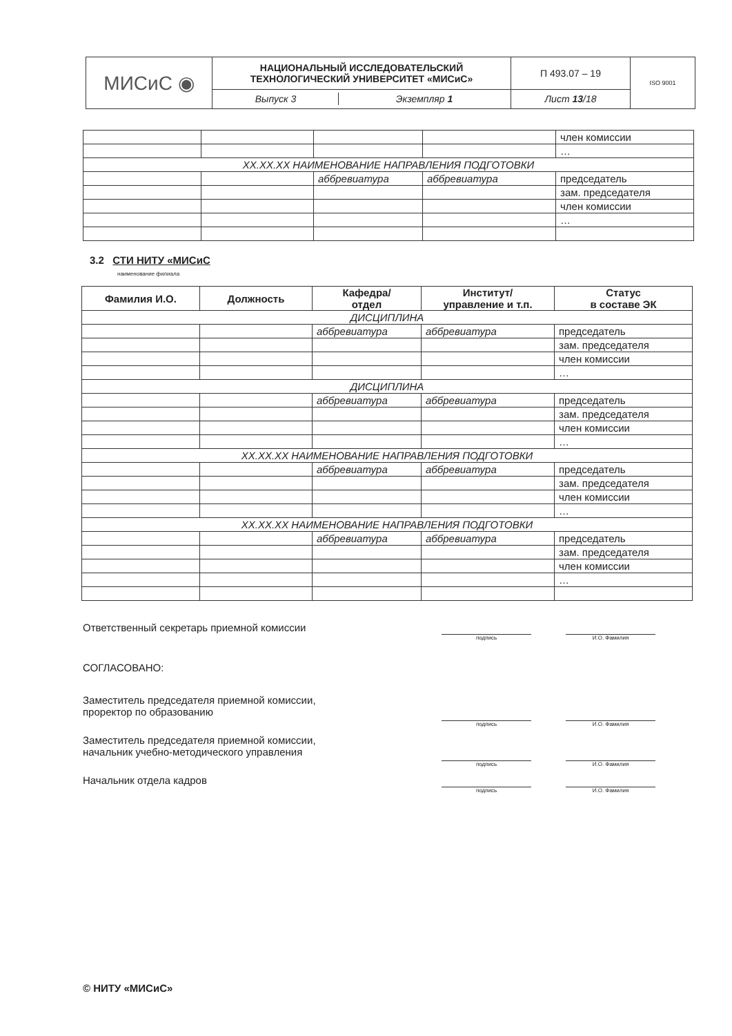| МИСиС ◉ | НАЦИОНАЛЬНЫЙ ИССЛЕДОВАТЕЛЬСКИЙ ТЕХНОЛОГИЧЕСКИЙ УНИВЕРСИТЕТ «МИСиС» | П 493.07 – 19 | ISO 9001 |
| | / Выпуск 3 / Экземпляр 1 / | Лист 13 /18 | |
| | | | | член комиссии |
| | | | | … |
| XX.XX.XX НАИМЕНОВАНИЕ НАПРАВЛЕНИЯ ПОДГОТОВКИ | | | | |
| | | аббревиатура | аббревиатура | председатель |
| | | | | зам. председателя |
| | | | | член комиссии |
| | | | | … |
3.2 СТИ НИТУ «МИСиС
наименование филиала
| Фамилия И.О. | Должность | Кафедра/ отдел | Институт/ управление и т.п. | Статус в составе ЭК |
| --- | --- | --- | --- | --- |
| ДИСЦИПЛИНА | | | | |
| | | аббревиатура | аббревиатура | председатель |
| | | | | зам. председателя |
| | | | | член комиссии |
| | | | | … |
| ДИСЦИПЛИНА | | | | |
| | | аббревиатура | аббревиатура | председатель |
| | | | | зам. председателя |
| | | | | член комиссии |
| | | | | … |
| XX.XX.XX НАИМЕНОВАНИЕ НАПРАВЛЕНИЯ ПОДГОТОВКИ | | | | |
| | | аббревиатура | аббревиатура | председатель |
| | | | | зам. председателя |
| | | | | член комиссии |
| | | | | … |
| XX.XX.XX НАИМЕНОВАНИЕ НАПРАВЛЕНИЯ ПОДГОТОВКИ | | | | |
| | | аббревиатура | аббревиатура | председатель |
| | | | | зам. председателя |
| | | | | член комиссии |
| | | | | … |
Ответственный секретарь приемной комиссии
подпись И.О. Фамилия
СОГЛАСОВАНО:
Заместитель председателя приемной комиссии,
проректор по образованию
подпись И.О. Фамилия
Заместитель председателя приемной комиссии,
начальник учебно-методического управления
подпись И.О. Фамилия
Начальник отдела кадров
подпись И.О. Фамилия
© НИТУ «МИСиС»